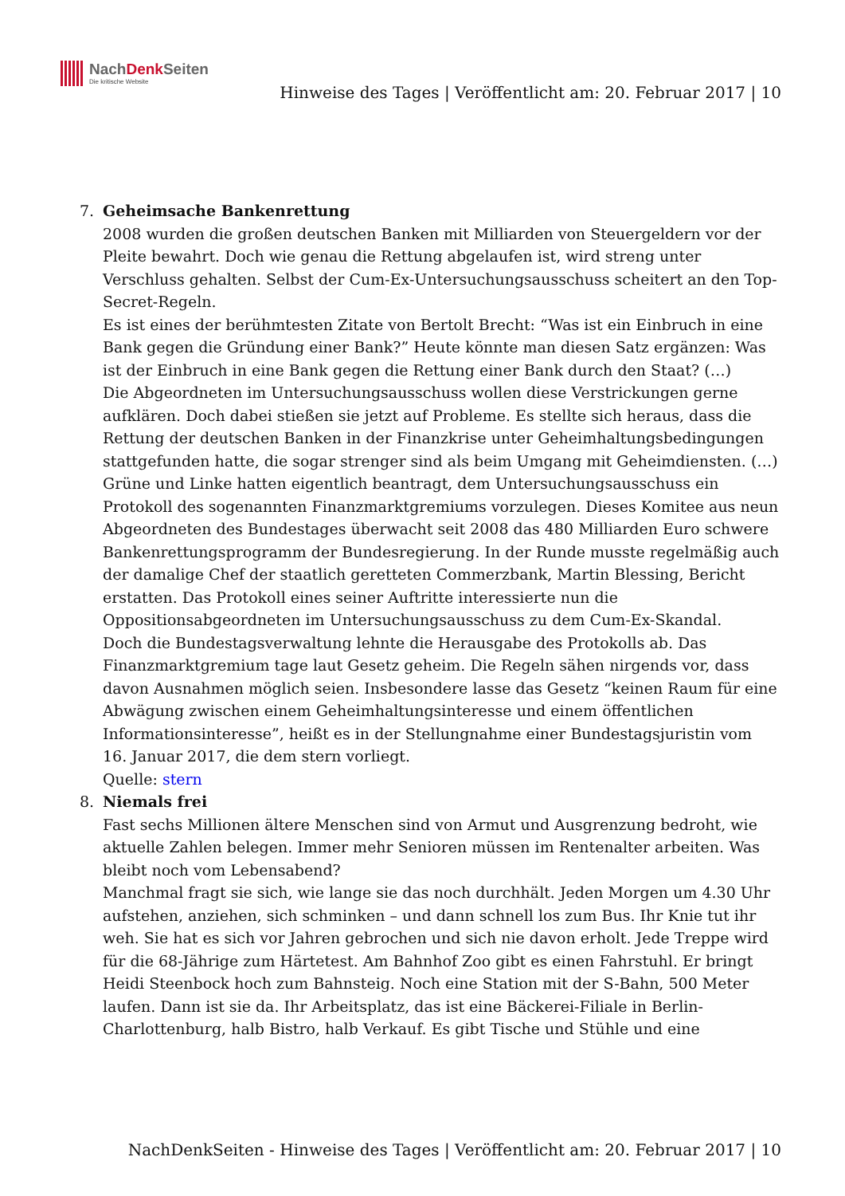NachDenk Seiten
Die kritische Website
Hinweise des Tages | Veröffentlicht am: 20. Februar 2017 | 10
7. Geheimsache Bankenrettung
2008 wurden die großen deutschen Banken mit Milliarden von Steuergeldern vor der Pleite bewahrt. Doch wie genau die Rettung abgelaufen ist, wird streng unter Verschluss gehalten. Selbst der Cum-Ex-Untersuchungsausschuss scheitert an den Top-Secret-Regeln.
Es ist eines der berühmtesten Zitate von Bertolt Brecht: “Was ist ein Einbruch in eine Bank gegen die Gründung einer Bank?” Heute könnte man diesen Satz ergänzen: Was ist der Einbruch in eine Bank gegen die Rettung einer Bank durch den Staat? (…)
Die Abgeordneten im Untersuchungsausschuss wollen diese Verstrickungen gerne aufklären. Doch dabei stießen sie jetzt auf Probleme. Es stellte sich heraus, dass die Rettung der deutschen Banken in der Finanzkrise unter Geheimhaltungsbedingungen stattgefunden hatte, die sogar strenger sind als beim Umgang mit Geheimdiensten. (…)
Grüne und Linke hatten eigentlich beantragt, dem Untersuchungsausschuss ein Protokoll des sogenannten Finanzmarktgremiums vorzulegen. Dieses Komitee aus neun Abgeordneten des Bundestages überwacht seit 2008 das 480 Milliarden Euro schwere Bankenrettungsprogramm der Bundesregierung. In der Runde musste regelmäßig auch der damalige Chef der staatlich geretteten Commerzbank, Martin Blessing, Bericht erstatten. Das Protokoll eines seiner Auftritte interessierte nun die Oppositionsabgeordneten im Untersuchungsausschuss zu dem Cum-Ex-Skandal.
Doch die Bundestagsverwaltung lehnte die Herausgabe des Protokolls ab. Das Finanzmarktgremium tage laut Gesetz geheim. Die Regeln sähen nirgends vor, dass davon Ausnahmen möglich seien. Insbesondere lasse das Gesetz “keinen Raum für eine Abwägung zwischen einem Geheimhaltungsinteresse und einem öffentlichen Informationsinteresse”, heißt es in der Stellungnahme einer Bundestagsjuristin vom 16. Januar 2017, die dem stern vorliegt.
Quelle: stern
8. Niemals frei
Fast sechs Millionen ältere Menschen sind von Armut und Ausgrenzung bedroht, wie aktuelle Zahlen belegen. Immer mehr Senioren müssen im Rentenalter arbeiten. Was bleibt noch vom Lebensabend?
Manchmal fragt sie sich, wie lange sie das noch durchhält. Jeden Morgen um 4.30 Uhr aufstehen, anziehen, sich schminken – und dann schnell los zum Bus. Ihr Knie tut ihr weh. Sie hat es sich vor Jahren gebrochen und sich nie davon erholt. Jede Treppe wird für die 68-Jährige zum Härtetest. Am Bahnhof Zoo gibt es einen Fahrstuhl. Er bringt Heidi Steenbock hoch zum Bahnsteig. Noch eine Station mit der S-Bahn, 500 Meter laufen. Dann ist sie da. Ihr Arbeitsplatz, das ist eine Bäckerei-Filiale in Berlin-Charlottenburg, halb Bistro, halb Verkauf. Es gibt Tische und Stühle und eine
NachDenkSeiten - Hinweise des Tages | Veröffentlicht am: 20. Februar 2017 | 10